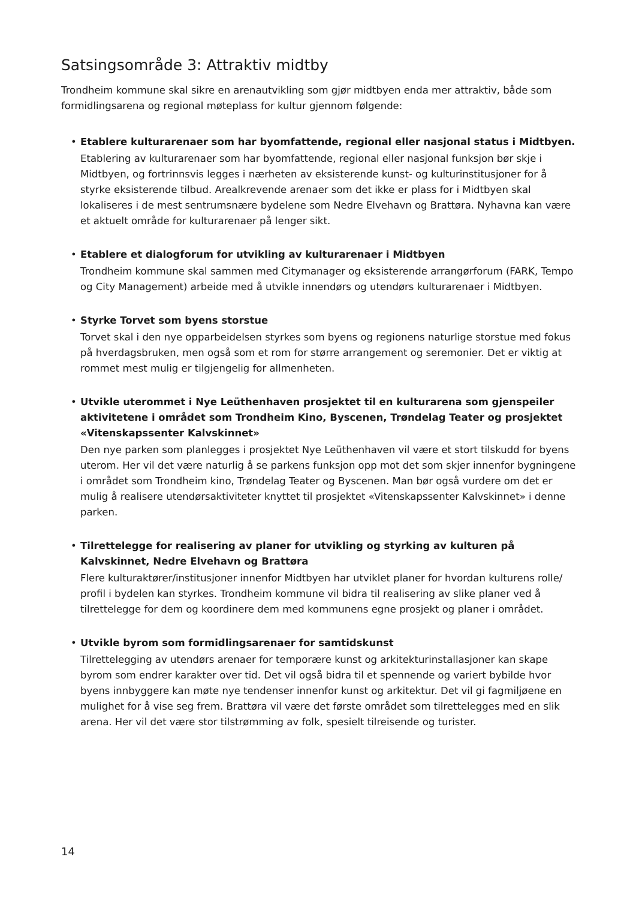Satsingsområde 3: Attraktiv midtby
Trondheim kommune skal sikre en arenautvikling som gjør midtbyen enda mer attraktiv, både som formidlingsarena og regional møteplass for kultur gjennom følgende:
•
Etablere kulturarenaer som har byomfattende, regional eller nasjonal status i Midtbyen.
Etablering av kulturarenaer som har byomfattende, regional eller nasjonal funksjon bør skje i Midtbyen, og fortrinnsvis legges i nærheten av eksisterende kunst- og kulturinstitusjoner for å styrke eksisterende tilbud. Arealkrevende arenaer som det ikke er plass for i Midtbyen skal lokaliseres i de mest sentrumsnære bydelene som Nedre Elvehavn og Brattøra. Nyhavna kan være et aktuelt område for kulturarenaer på lenger sikt.
•
Etablere et dialogforum for utvikling av kulturarenaer i Midtbyen
Trondheim kommune skal sammen med Citymanager og eksisterende arrangørforum (FARK, Tempo og City Management) arbeide med å utvikle innendørs og utendørs kulturarenaer i Midtbyen.
•
Styrke Torvet som byens storstue
Torvet skal i den nye opparbeidelsen styrkes som byens og regionens naturlige storstue med fokus på hverdagsbruken, men også som et rom for større arrangement og seremonier. Det er viktig at rommet mest mulig er tilgjengelig for allmenheten.
•
Utvikle uterommet i Nye Leüthenhaven prosjektet til en kulturarena som gjenspeiler aktivitetene i området som Trondheim Kino, Byscenen, Trøndelag Teater og prosjektet «Vitenskapssenter Kalvskinnet»
Den nye parken som planlegges i prosjektet Nye Leüthenhaven vil være et stort tilskudd for byens uterom. Her vil det være naturlig å se parkens funksjon opp mot det som skjer innenfor bygningene i området som Trondheim kino, Trøndelag Teater og Byscenen. Man bør også vurdere om det er mulig å realisere utendørsaktiviteter knyttet til prosjektet «Vitenskapssenter Kalvskinnet» i denne parken.
•
Tilrettelegge for realisering av planer for utvikling og styrking av kulturen på Kalvskinnet, Nedre Elvehavn og Brattøra
Flere kulturaktører/institusjoner innenfor Midtbyen har utviklet planer for hvordan kulturens rolle/ profil i bydelen kan styrkes. Trondheim kommune vil bidra til realisering av slike planer ved å tilrettelegge for dem og koordinere dem med kommunens egne prosjekt og planer i området.
•
Utvikle byrom som formidlingsarenaer for samtidskunst
Tilrettelegging av utendørs arenaer for temporære kunst og arkitekturinstallasjoner kan skape byrom som endrer karakter over tid. Det vil også bidra til et spennende og variert bybilde hvor byens innbyggere kan møte nye tendenser innenfor kunst og arkitektur. Det vil gi fagmiljøene en mulighet for å vise seg frem. Brattøra vil være det første området som tilrettelegges med en slik arena. Her vil det være stor tilstrømming av folk, spesielt tilreisende og turister.
14